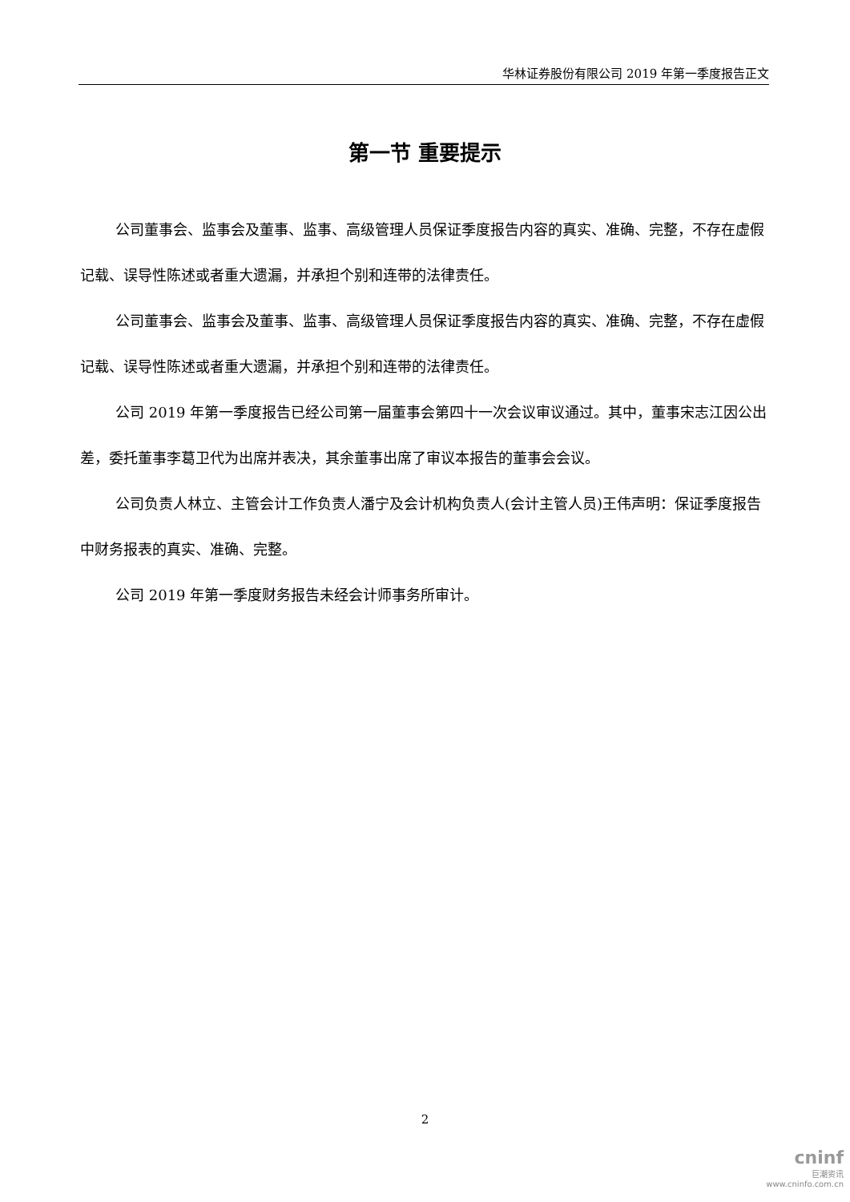华林证券股份有限公司 2019 年第一季度报告正文
第一节 重要提示
公司董事会、监事会及董事、监事、高级管理人员保证季度报告内容的真实、准确、完整，不存在虚假记载、误导性陈述或者重大遗漏，并承担个别和连带的法律责任。
公司董事会、监事会及董事、监事、高级管理人员保证季度报告内容的真实、准确、完整，不存在虚假记载、误导性陈述或者重大遗漏，并承担个别和连带的法律责任。
公司 2019 年第一季度报告已经公司第一届董事会第四十一次会议审议通过。其中，董事宋志江因公出差，委托董事李葛卫代为出席并表决，其余董事出席了审议本报告的董事会会议。
公司负责人林立、主管会计工作负责人潘宁及会计机构负责人(会计主管人员)王伟声明：保证季度报告中财务报表的真实、准确、完整。
公司 2019 年第一季度财务报告未经会计师事务所审计。
2
cninf
巨潮资讯
www.cninfo.com.cn